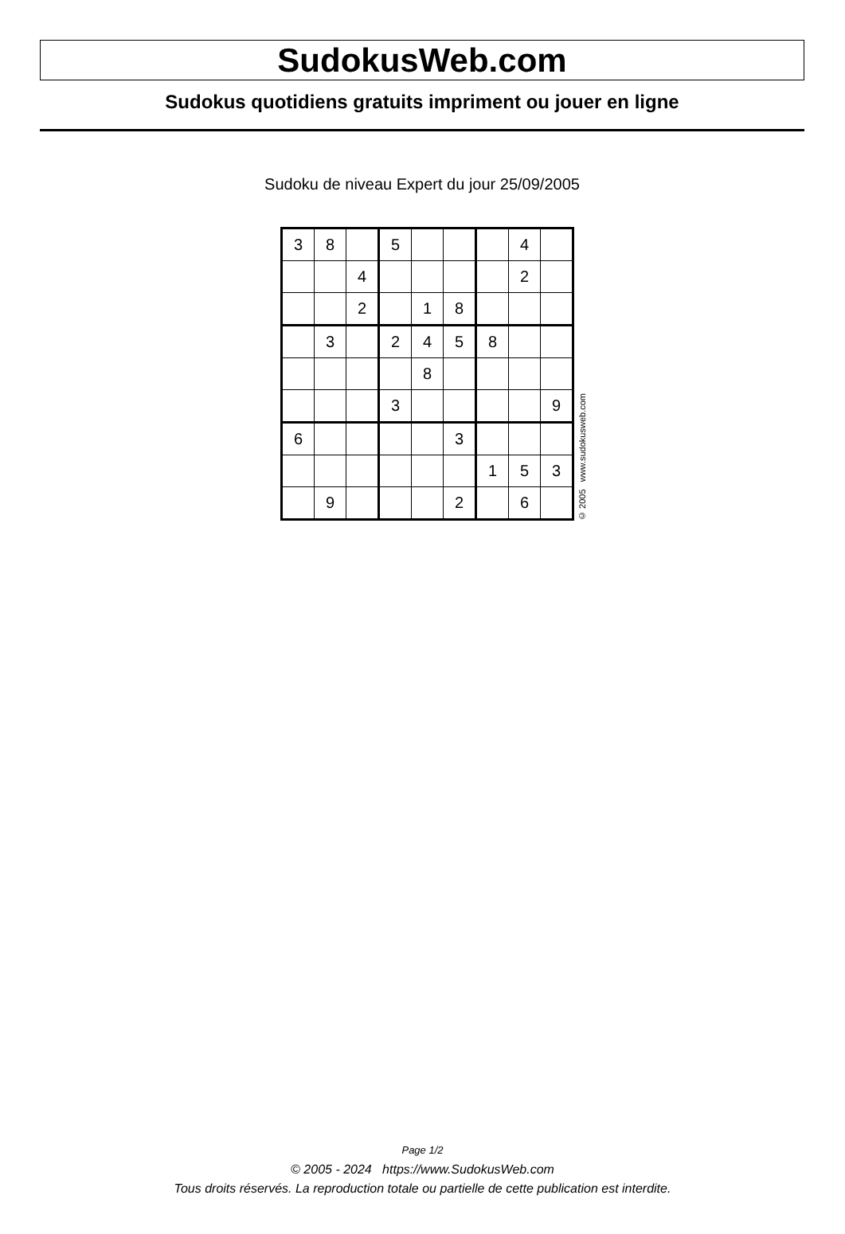SudokusWeb.com
Sudokus quotidiens gratuits impriment ou jouer en ligne
Sudoku de niveau Expert du jour 25/09/2005
| 3 | 8 | | 5 | | | | 4 | |
| | | 4 | | | | | 2 | |
| | | 2 | | 1 | 8 | | | |
| | 3 | | 2 | 4 | 5 | 8 | | |
| | | | | 8 | | | | |
| | | | 3 | | | | | 9 |
| 6 | | | | | 3 | | | |
| | | | | | | 1 | 5 | 3 |
| | 9 | | | | 2 | | 6 | |
© 2005 www.sudokusweb.com
Page 1/2
© 2005 - 2024 https://www.SudokusWeb.com
Tous droits réservés. La reproduction totale ou partielle de cette publication est interdite.